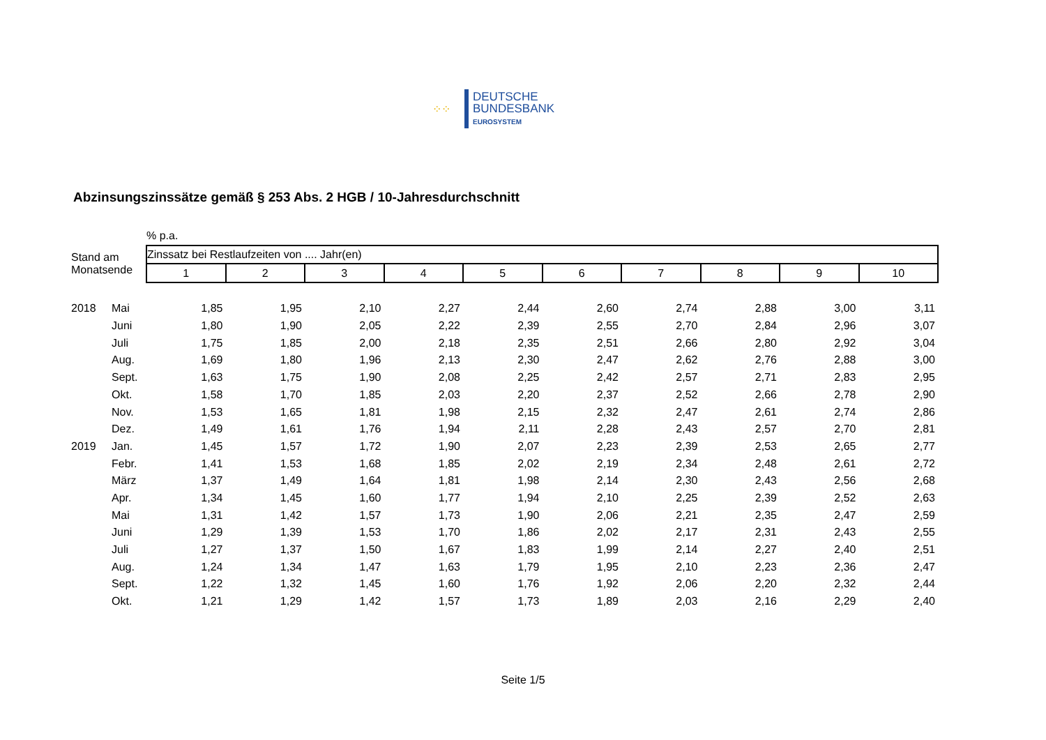⁘⁘
DEUTSCHE
BUNDESBANK
EUROSYSTEM
Abzinsungszinssätze gemäß § 253 Abs. 2 HGB / 10-Jahresdurchschnitt
| | | % p.a. | | | | | | | | | |
| Stand am Monatsende | | Zinssatz bei Restlaufzeiten von .... Jahr(en) | | | | | | | | | |
| | | 1 | 2 | 3 | 4 | 5 | 6 | 7 | 8 | 9 | 10 |
| 2018 | Mai | 1,85 | 1,95 | 2,10 | 2,27 | 2,44 | 2,60 | 2,74 | 2,88 | 3,00 | 3,11 |
| | Juni | 1,80 | 1,90 | 2,05 | 2,22 | 2,39 | 2,55 | 2,70 | 2,84 | 2,96 | 3,07 |
| | Juli | 1,75 | 1,85 | 2,00 | 2,18 | 2,35 | 2,51 | 2,66 | 2,80 | 2,92 | 3,04 |
| | Aug. | 1,69 | 1,80 | 1,96 | 2,13 | 2,30 | 2,47 | 2,62 | 2,76 | 2,88 | 3,00 |
| | Sept. | 1,63 | 1,75 | 1,90 | 2,08 | 2,25 | 2,42 | 2,57 | 2,71 | 2,83 | 2,95 |
| | Okt. | 1,58 | 1,70 | 1,85 | 2,03 | 2,20 | 2,37 | 2,52 | 2,66 | 2,78 | 2,90 |
| | Nov. | 1,53 | 1,65 | 1,81 | 1,98 | 2,15 | 2,32 | 2,47 | 2,61 | 2,74 | 2,86 |
| | Dez. | 1,49 | 1,61 | 1,76 | 1,94 | 2,11 | 2,28 | 2,43 | 2,57 | 2,70 | 2,81 |
| 2019 | Jan. | 1,45 | 1,57 | 1,72 | 1,90 | 2,07 | 2,23 | 2,39 | 2,53 | 2,65 | 2,77 |
| | Febr. | 1,41 | 1,53 | 1,68 | 1,85 | 2,02 | 2,19 | 2,34 | 2,48 | 2,61 | 2,72 |
| | März | 1,37 | 1,49 | 1,64 | 1,81 | 1,98 | 2,14 | 2,30 | 2,43 | 2,56 | 2,68 |
| | Apr. | 1,34 | 1,45 | 1,60 | 1,77 | 1,94 | 2,10 | 2,25 | 2,39 | 2,52 | 2,63 |
| | Mai | 1,31 | 1,42 | 1,57 | 1,73 | 1,90 | 2,06 | 2,21 | 2,35 | 2,47 | 2,59 |
| | Juni | 1,29 | 1,39 | 1,53 | 1,70 | 1,86 | 2,02 | 2,17 | 2,31 | 2,43 | 2,55 |
| | Juli | 1,27 | 1,37 | 1,50 | 1,67 | 1,83 | 1,99 | 2,14 | 2,27 | 2,40 | 2,51 |
| | Aug. | 1,24 | 1,34 | 1,47 | 1,63 | 1,79 | 1,95 | 2,10 | 2,23 | 2,36 | 2,47 |
| | Sept. | 1,22 | 1,32 | 1,45 | 1,60 | 1,76 | 1,92 | 2,06 | 2,20 | 2,32 | 2,44 |
| | Okt. | 1,21 | 1,29 | 1,42 | 1,57 | 1,73 | 1,89 | 2,03 | 2,16 | 2,29 | 2,40 |
Seite 1/5